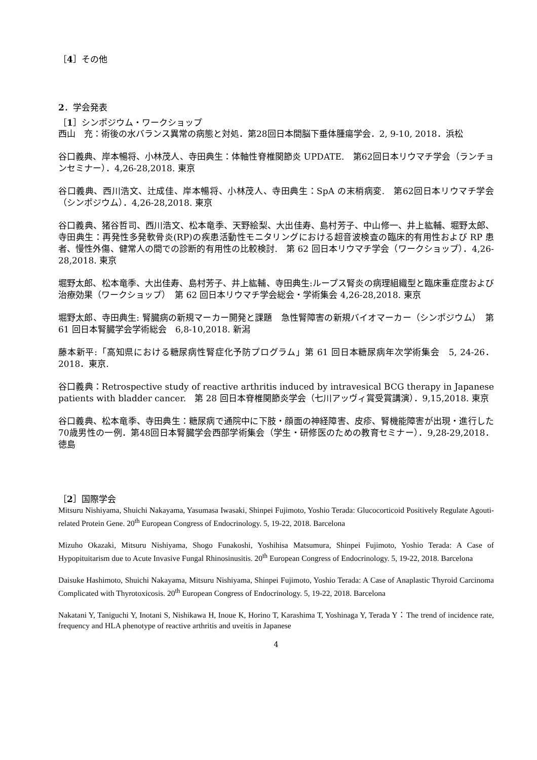［4］その他
2．学会発表
［1］シンポジウム・ワークショップ
西山　充：術後の水バランス異常の病態と対処．第28回日本間脳下垂体腫瘍学会．2, 9-10, 2018．浜松
谷口義典、岸本暢将、小林茂人、寺田典生：体軸性脊椎関節炎 UPDATE.　第62回日本リウマチ学会（ランチョンセミナー）．4,26-28,2018. 東京
谷口義典、西川浩文、辻成佳、岸本暢将、小林茂人、寺田典生：SpA の末梢病変.　第62回日本リウマチ学会（シンポジウム）．4,26-28,2018. 東京
谷口義典、猪谷哲司、西川浩文、松本竜季、天野絵梨、大出佳寿、島村芳子、中山修一、井上紘輔、堀野太郎、寺田典生：再発性多発軟骨炎(RP)の疾患活動性モニタリングにおける超音波検査の臨床的有用性および RP 患者、慢性外傷、健常人の間での診断的有用性の比較検討.　第 62 回日本リウマチ学会（ワークショップ）．4,26-28,2018. 東京
堀野太郎、松本竜季、大出佳寿、島村芳子、井上紘輔、寺田典生:ループス腎炎の病理組織型と臨床重症度および治療効果（ワークショップ）　第 62 回日本リウマチ学会総会・学術集会 4,26-28,2018. 東京
堀野太郎、寺田典生: 腎臓病の新規マーカー開発と課題　急性腎障害の新規バイオマーカー（シンポジウム）　第 61 回日本腎臓学会学術総会　6,8-10,2018. 新潟
藤本新平:「高知県における糖尿病性腎症化予防プログラム」第 61 回日本糖尿病年次学術集会　5, 24-26．2018．東京.
谷口義典：Retrospective study of reactive arthritis induced by intravesical BCG therapy in Japanese patients with bladder cancer.　第 28 回日本脊椎関節炎学会（七川アッヴィ賞受賞講演）．9,15,2018. 東京
谷口義典、松本竜季、寺田典生：糖尿病で通院中に下肢・顔面の神経障害、皮疹、腎機能障害が出現・進行した70歳男性の一例．第48回日本腎臓学会西部学術集会（学生・研修医のための教育セミナー）．9,28-29,2018．徳島
［2］国際学会
Mitsuru Nishiyama, Shuichi Nakayama, Yasumasa Iwasaki, Shinpei Fujimoto, Yoshio Terada: Glucocorticoid Positively Regulate Agouti-related Protein Gene. 20<sup>th</sup> European Congress of Endocrinology. 5, 19-22, 2018. Barcelona
Mizuho Okazaki, Mitsuru Nishiyama, Shogo Funakoshi, Yoshihisa Matsumura, Shinpei Fujimoto, Yoshio Terada: A Case of Hypopituitarism due to Acute Invasive Fungal Rhinosinusitis. 20<sup>th</sup> European Congress of Endocrinology. 5, 19-22, 2018. Barcelona
Daisuke Hashimoto, Shuichi Nakayama, Mitsuru Nishiyama, Shinpei Fujimoto, Yoshio Terada: A Case of Anaplastic Thyroid Carcinoma Complicated with Thyrotoxicosis. 20<sup>th</sup> European Congress of Endocrinology. 5, 19-22, 2018. Barcelona
Nakatani Y, Taniguchi Y, Inotani S, Nishikawa H, Inoue K, Horino T, Karashima T, Yoshinaga Y, Terada Y：The trend of incidence rate, frequency and HLA phenotype of reactive arthritis and uveitis in Japanese
4